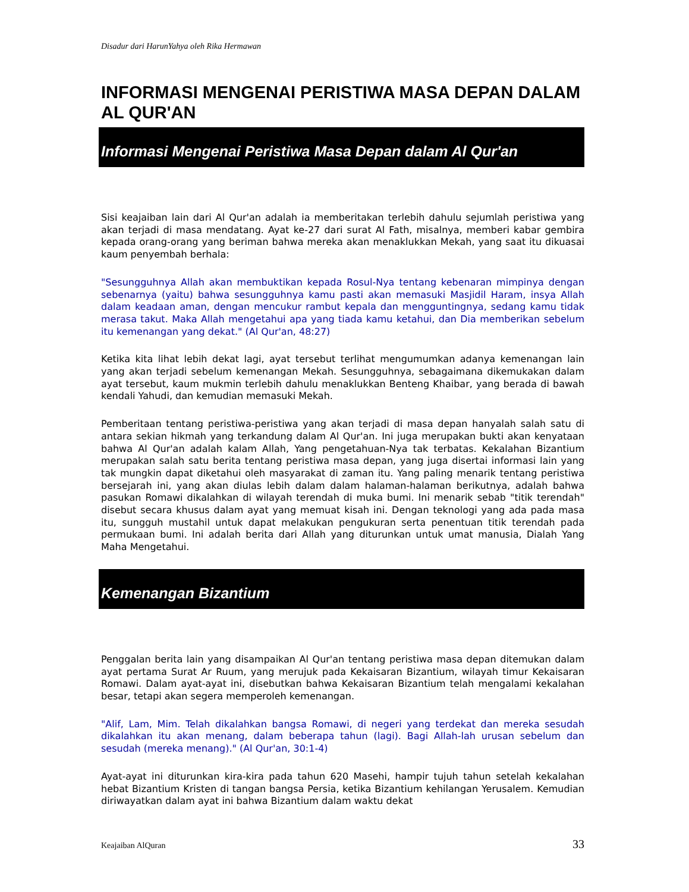Disadur dari HarunYahya oleh Rika Hermawan
INFORMASI MENGENAI PERISTIWA MASA DEPAN DALAM AL QUR'AN
Informasi Mengenai Peristiwa Masa Depan dalam Al Qur'an
Sisi keajaiban lain dari Al Qur'an adalah ia memberitakan terlebih dahulu sejumlah peristiwa yang akan terjadi di masa mendatang. Ayat ke-27 dari surat Al Fath, misalnya, memberi kabar gembira kepada orang-orang yang beriman bahwa mereka akan menaklukkan Mekah, yang saat itu dikuasai kaum penyembah berhala:
"Sesungguhnya Allah akan membuktikan kepada Rosul-Nya tentang kebenaran mimpinya dengan sebenarnya (yaitu) bahwa sesungguhnya kamu pasti akan memasuki Masjidil Haram, insya Allah dalam keadaan aman, dengan mencukur rambut kepala dan mengguntingnya, sedang kamu tidak merasa takut. Maka Allah mengetahui apa yang tiada kamu ketahui, dan Dia memberikan sebelum itu kemenangan yang dekat." (Al Qur'an, 48:27)
Ketika kita lihat lebih dekat lagi, ayat tersebut terlihat mengumumkan adanya kemenangan lain yang akan terjadi sebelum kemenangan Mekah. Sesungguhnya, sebagaimana dikemukakan dalam ayat tersebut, kaum mukmin terlebih dahulu menaklukkan Benteng Khaibar, yang berada di bawah kendali Yahudi, dan kemudian memasuki Mekah.
Pemberitaan tentang peristiwa-peristiwa yang akan terjadi di masa depan hanyalah salah satu di antara sekian hikmah yang terkandung dalam Al Qur'an. Ini juga merupakan bukti akan kenyataan bahwa Al Qur'an adalah kalam Allah, Yang pengetahuan-Nya tak terbatas. Kekalahan Bizantium merupakan salah satu berita tentang peristiwa masa depan, yang juga disertai informasi lain yang tak mungkin dapat diketahui oleh masyarakat di zaman itu. Yang paling menarik tentang peristiwa bersejarah ini, yang akan diulas lebih dalam dalam halaman-halaman berikutnya, adalah bahwa pasukan Romawi dikalahkan di wilayah terendah di muka bumi. Ini menarik sebab "titik terendah" disebut secara khusus dalam ayat yang memuat kisah ini. Dengan teknologi yang ada pada masa itu, sungguh mustahil untuk dapat melakukan pengukuran serta penentuan titik terendah pada permukaan bumi. Ini adalah berita dari Allah yang diturunkan untuk umat manusia, Dialah Yang Maha Mengetahui.
Kemenangan Bizantium
Penggalan berita lain yang disampaikan Al Qur'an tentang peristiwa masa depan ditemukan dalam ayat pertama Surat Ar Ruum, yang merujuk pada Kekaisaran Bizantium, wilayah timur Kekaisaran Romawi. Dalam ayat-ayat ini, disebutkan bahwa Kekaisaran Bizantium telah mengalami kekalahan besar, tetapi akan segera memperoleh kemenangan.
"Alif, Lam, Mim. Telah dikalahkan bangsa Romawi, di negeri yang terdekat dan mereka sesudah dikalahkan itu akan menang, dalam beberapa tahun (lagi). Bagi Allah-lah urusan sebelum dan sesudah (mereka menang)." (Al Qur'an, 30:1-4)
Ayat-ayat ini diturunkan kira-kira pada tahun 620 Masehi, hampir tujuh tahun setelah kekalahan hebat Bizantium Kristen di tangan bangsa Persia, ketika Bizantium kehilangan Yerusalem. Kemudian diriwayatkan dalam ayat ini bahwa Bizantium dalam waktu dekat
Keajaiban AlQuran 33